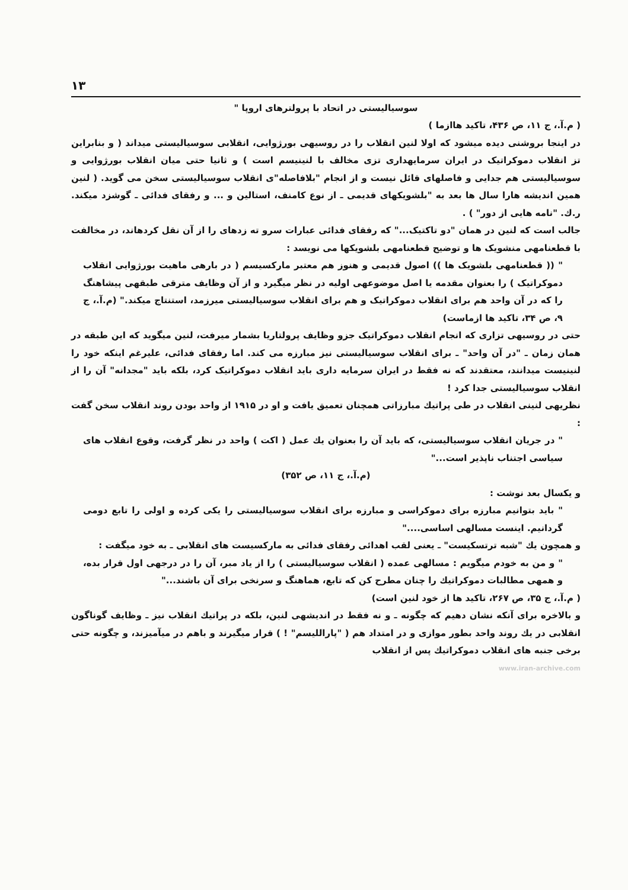۱۳
سوسیالیستی در اتحاد با پرولترهای اروپا "
( م.آ.، ج ۱۱، ص ۴۳۶، تاکید هاازما )
در اینجا بروشنی دیده میشود که اولا لنین انقلاب را در روسیهی بورژوایی، انقلابی سوسیالیستی میداند ( و بنابراین تز انقلاب دموکراتیک در ایران سرمایهداری تزی مخالف با لنینیسم است ) و ثانیا حتی میان انقلاب بورژوایی و سوسیالیستی هم جدایی و فاصلهای قائل نیست و از انجام "بلافاصله"ی انقلاب سوسیالیستی سخن می گوید. ( لنین همین اندیشه هارا سال ها بعد به "بلشویکهای قدیمی ـ از نوع کامنف، استالین و ... و رفقای فدائی ـ گوشزد میکند. ر.ك. "نامه هایی از دور" ) .
جالب است که لنین در همان "دو تاکتیک..." که رفقای فدائی عبارات سرو ته زدهای را از آن نقل کردهاند، در مخالفت با قطعنامهی منشویک ها و توضیح قطعنامهی بلشویکها می نویسد :
" (( قطعنامهی بلشویک ها )) اصول قدیمی و هنوز هم معتبر مارکسیسم ( در بارهی ماهیت بورژوایی انقلاب دموکراتیک ) را بعنوان مقدمه یا اصل موضوعهی اولیه در نظر میگیرد و از آن وظایف مترقی طبقهی پیشاهنگ را که در آن واحد هم برای انقلاب دموکراتیک و هم برای انقلاب سوسیالیستی میرزمد، استنتاج میکند." (م.آ.، ج ۹، ص ۳۴، تاکید ها ازماست)
حتی در روسیهی تزاری که انجام انقلاب دموکراتیک جزو وظایف پرولتاریا بشمار میرفت، لنین میگوید که این طبقه در همان زمان ـ "در آن واحد" ـ برای انقلاب سوسیالیستی نیز مبارزه می کند. اما رفقای فدائی، علیرغم اینکه خود را لنینیست میدانند، معتقدند که نه فقط در ایران سرمایه داری باید انقلاب دموکراتیک کرد، بلکه باید "مجدانه" آن را از انقلاب سوسیالیستی جدا کرد !
نظریهی لنینی انقلاب در طی پراتیك مبارزاتی همچنان تعمیق یافت و او در ۱۹۱۵ از واحد بودن روند انقلاب سخن گفت :
" در جریان انقلاب سوسیالیستی، که باید آن را بعنوان یك عمل ( اکت ) واحد در نظر گرفت، وقوع انقلاب های سیاسی اجتناب ناپذیر است..."
(م.آ.، ج ۱۱، ص ۳۵۲)
و یکسال بعد نوشت :
" باید بتوانیم مبارزه برای دموکراسی و مبارزه برای انقلاب سوسیالیستی را یکی کرده و اولی را تابع دومی گردانیم. اینست مسالهی اساسی...."
و همچون یك "شبه ترتسکیست" ـ یعنی لقب اهدائی رفقای فدائی به مارکسیست های انقلابی ـ به خود میگفت :
" و من به خودم میگویم : مسالهی عمده ( انقلاب سوسیالیستی ) را از یاد مبر، آن را در درجهی اول قرار بده، و همهی مطالبات دموکراتیك را چنان مطرح کن که تابع، هماهنگ و سرنخی برای آن باشند..."
( م.آ.، ج ۳۵، ص ۲۶۷، تاکید ها از خود لنین است)
و بالاخره برای آنکه نشان دهیم که چگونه ـ و نه فقط در اندیشهی لنین، بلکه در پراتیك انقلاب نیز ـ وظایف گوناگون انقلابی در یك روند واحد بطور موازی و در امتداد هم ( "پاراللیسم" ! ) قرار میگیرند و باهم در میآمیزند، و چگونه حتی برخی جنبه های انقلاب دموکراتیك پس از انقلاب
www.iran-archive.com